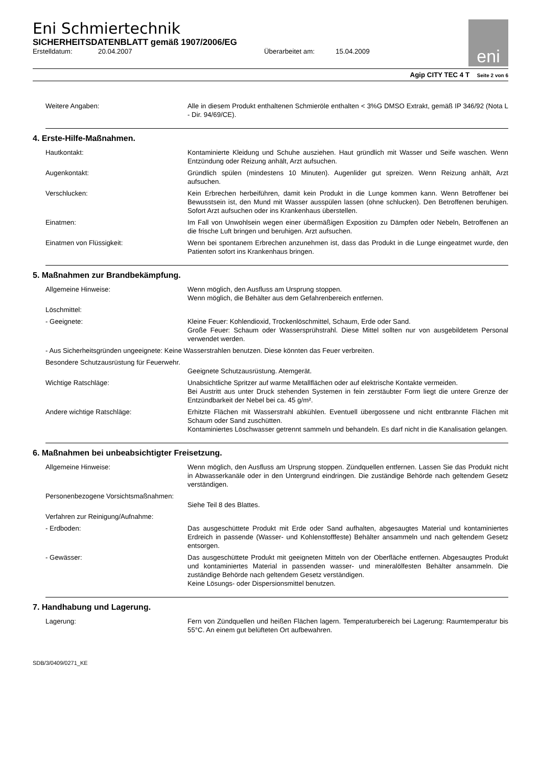Eni Schmiertechnik
SICHERHEITSDATENBLATT gemäß 1907/2006/EG
Erstelldatum: 20.04.2007 Überarbeitet am: 15.04.2009
eni
Agip CITY TEC 4 T Seite 2 von 6
Weitere Angaben: Alle in diesem Produkt enthaltenen Schmieröle enthalten < 3%G DMSO Extrakt, gemäß IP 346/92 (Nota L - Dir. 94/69/CE).
4. Erste-Hilfe-Maßnahmen.
Hautkontakt: Kontaminierte Kleidung und Schuhe ausziehen. Haut gründlich mit Wasser und Seife waschen. Wenn Entzündung oder Reizung anhält, Arzt aufsuchen.
Augenkontakt: Gründlich spülen (mindestens 10 Minuten). Augenlider gut spreizen. Wenn Reizung anhält, Arzt aufsuchen.
Verschlucken: Kein Erbrechen herbeiführen, damit kein Produkt in die Lunge kommen kann. Wenn Betroffener bei Bewusstsein ist, den Mund mit Wasser ausspülen lassen (ohne schlucken). Den Betroffenen beruhigen. Sofort Arzt aufsuchen oder ins Krankenhaus überstellen.
Einatmen: Im Fall von Unwohlsein wegen einer übermäßigen Exposition zu Dämpfen oder Nebeln, Betroffenen an die frische Luft bringen und beruhigen. Arzt aufsuchen.
Einatmen von Flüssigkeit: Wenn bei spontanem Erbrechen anzunehmen ist, dass das Produkt in die Lunge eingeatmet wurde, den Patienten sofort ins Krankenhaus bringen.
5. Maßnahmen zur Brandbekämpfung.
Allgemeine Hinweise: Wenn möglich, den Ausfluss am Ursprung stoppen.
Wenn möglich, die Behälter aus dem Gefahrenbereich entfernen.
Löschmittel:
- Geeignete: Kleine Feuer: Kohlendioxid, Trockenlöschmittel, Schaum, Erde oder Sand.
Große Feuer: Schaum oder Wassersprühstrahl. Diese Mittel sollten nur von ausgebildetem Personal verwendet werden.
- Aus Sicherheitsgründen ungeeignete: Keine Wasserstrahlen benutzen. Diese könnten das Feuer verbreiten.
Besondere Schutzausrüstung für Feuerwehr.
Geeignete Schutzausrüstung. Atemgerät.
Wichtige Ratschläge: Unabsichtliche Spritzer auf warme Metallflächen oder auf elektrische Kontakte vermeiden.
Bei Austritt aus unter Druck stehenden Systemen in fein zerstäubter Form liegt die untere Grenze der Entzündbarkeit der Nebel bei ca. 45 g/m².
Andere wichtige Ratschläge: Erhitzte Flächen mit Wasserstrahl abkühlen. Eventuell übergossene und nicht entbrannte Flächen mit Schaum oder Sand zuschütten.
Kontaminiertes Löschwasser getrennt sammeln und behandeln. Es darf nicht in die Kanalisation gelangen.
6. Maßnahmen bei unbeabsichtigter Freisetzung.
Allgemeine Hinweise: Wenn möglich, den Ausfluss am Ursprung stoppen. Zündquellen entfernen. Lassen Sie das Produkt nicht in Abwasserkanäle oder in den Untergrund eindringen. Die zuständige Behörde nach geltendem Gesetz verständigen.
Personenbezogene Vorsichtsmaßnahmen:
Siehe Teil 8 des Blattes.
Verfahren zur Reinigung/Aufnahme:
- Erdboden: Das ausgeschüttete Produkt mit Erde oder Sand aufhalten, abgesaugtes Material und kontaminiertes Erdreich in passende (Wasser- und Kohlenstofffeste) Behälter ansammeln und nach geltendem Gesetz entsorgen.
- Gewässer: Das ausgeschüttete Produkt mit geeigneten Mitteln von der Oberfläche entfernen. Abgesaugtes Produkt und kontaminiertes Material in passenden wasser- und mineralölfesten Behälter ansammeln. Die zuständige Behörde nach geltendem Gesetz verständigen.
Keine Lösungs- oder Dispersionsmittel benutzen.
7. Handhabung und Lagerung.
Lagerung: Fern von Zündquellen und heißen Flächen lagern. Temperaturbereich bei Lagerung: Raumtemperatur bis 55°C. An einem gut belüfteten Ort aufbewahren.
SDB/3/0409/0271_KE